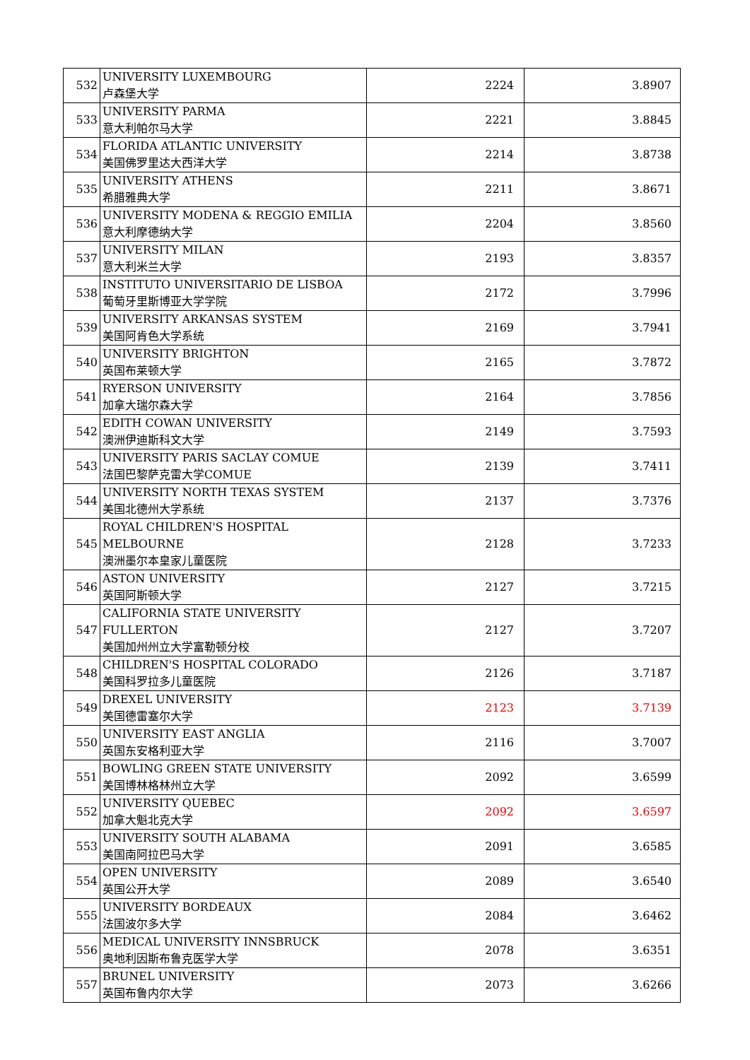| 532 | UNIVERSITY LUXEMBOURG 卢森堡大学 | 2224 | 3.8907 |
| 533 | UNIVERSITY PARMA 意大利帕尔马大学 | 2221 | 3.8845 |
| 534 | FLORIDA ATLANTIC UNIVERSITY 美国佛罗里达大西洋大学 | 2214 | 3.8738 |
| 535 | UNIVERSITY ATHENS 希腊雅典大学 | 2211 | 3.8671 |
| 536 | UNIVERSITY MODENA & REGGIO EMILIA 意大利摩德纳大学 | 2204 | 3.8560 |
| 537 | UNIVERSITY MILAN 意大利米兰大学 | 2193 | 3.8357 |
| 538 | INSTITUTO UNIVERSITARIO DE LISBOA 葡萄牙里斯博亚大学学院 | 2172 | 3.7996 |
| 539 | UNIVERSITY ARKANSAS SYSTEM 美国阿肯色大学系统 | 2169 | 3.7941 |
| 540 | UNIVERSITY BRIGHTON 英国布莱顿大学 | 2165 | 3.7872 |
| 541 | RYERSON UNIVERSITY 加拿大瑞尔森大学 | 2164 | 3.7856 |
| 542 | EDITH COWAN UNIVERSITY 澳洲伊迪斯科文大学 | 2149 | 3.7593 |
| 543 | UNIVERSITY PARIS SACLAY COMUE 法国巴黎萨克雷大学COMUE | 2139 | 3.7411 |
| 544 | UNIVERSITY NORTH TEXAS SYSTEM 美国北德州大学系统 | 2137 | 3.7376 |
| 545 | ROYAL CHILDREN'S HOSPITAL MELBOURNE 澳洲墨尔本皇家儿童医院 | 2128 | 3.7233 |
| 546 | ASTON UNIVERSITY 英国阿斯顿大学 | 2127 | 3.7215 |
| 547 | CALIFORNIA STATE UNIVERSITY FULLERTON 美国加州州立大学富勒顿分校 | 2127 | 3.7207 |
| 548 | CHILDREN'S HOSPITAL COLORADO 美国科罗拉多儿童医院 | 2126 | 3.7187 |
| 549 | DREXEL UNIVERSITY 美国德雷塞尔大学 | 2123 | 3.7139 |
| 550 | UNIVERSITY EAST ANGLIA 英国东安格利亚大学 | 2116 | 3.7007 |
| 551 | BOWLING GREEN STATE UNIVERSITY 美国博林格林州立大学 | 2092 | 3.6599 |
| 552 | UNIVERSITY QUEBEC 加拿大魁北克大学 | 2092 | 3.6597 |
| 553 | UNIVERSITY SOUTH ALABAMA 美国南阿拉巴马大学 | 2091 | 3.6585 |
| 554 | OPEN UNIVERSITY 英国公开大学 | 2089 | 3.6540 |
| 555 | UNIVERSITY BORDEAUX 法国波尔多大学 | 2084 | 3.6462 |
| 556 | MEDICAL UNIVERSITY INNSBRUCK 奥地利因斯布鲁克医学大学 | 2078 | 3.6351 |
| 557 | BRUNEL UNIVERSITY 英国布鲁内尔大学 | 2073 | 3.6266 |